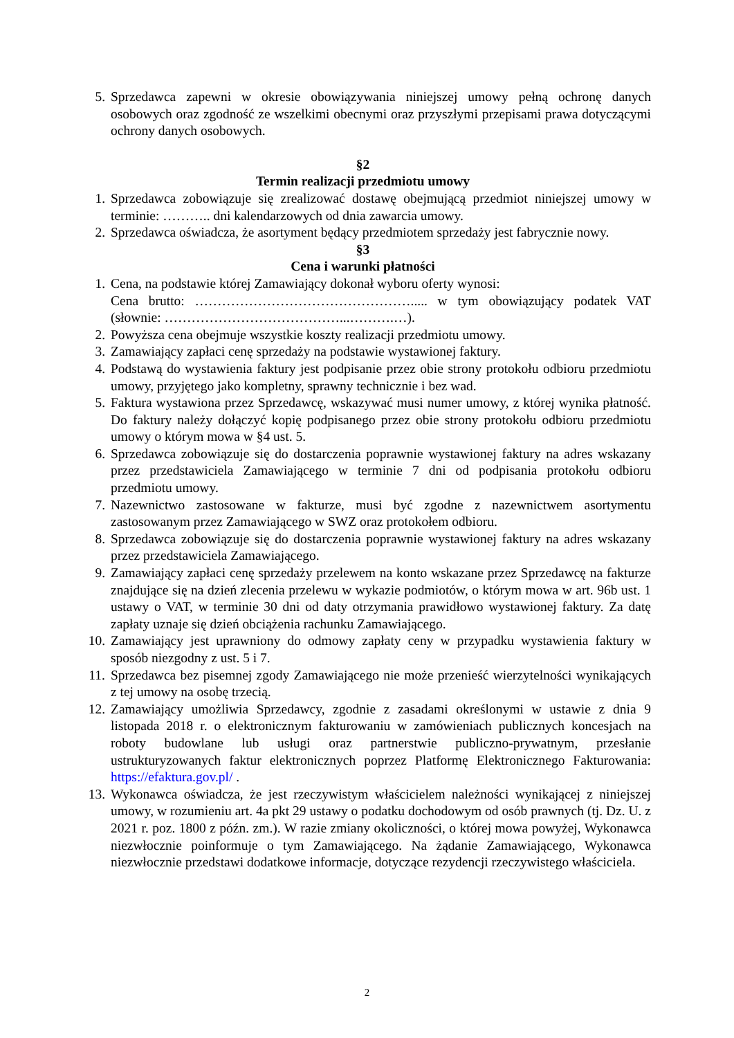5. Sprzedawca zapewni w okresie obowiązywania niniejszej umowy pełną ochronę danych osobowych oraz zgodność ze wszelkimi obecnymi oraz przyszłymi przepisami prawa dotyczącymi ochrony danych osobowych.
§2
Termin realizacji przedmiotu umowy
1. Sprzedawca zobowiązuje się zrealizować dostawę obejmującą przedmiot niniejszej umowy w terminie: ……….. dni kalendarzowych od dnia zawarcia umowy.
2. Sprzedawca oświadcza, że asortyment będący przedmiotem sprzedaży jest fabrycznie nowy.
§3
Cena i warunki płatności
1. Cena, na podstawie której Zamawiający dokonał wyboru oferty wynosi:
Cena brutto: …………………………………………..... w tym obowiązujący podatek VAT (słownie: …………………………………...……….…).
2. Powyższa cena obejmuje wszystkie koszty realizacji przedmiotu umowy.
3. Zamawiający zapłaci cenę sprzedaży na podstawie wystawionej faktury.
4. Podstawą do wystawienia faktury jest podpisanie przez obie strony protokołu odbioru przedmiotu umowy, przyjętego jako kompletny, sprawny technicznie i bez wad.
5. Faktura wystawiona przez Sprzedawcę, wskazywać musi numer umowy, z której wynika płatność. Do faktury należy dołączyć kopię podpisanego przez obie strony protokołu odbioru przedmiotu umowy o którym mowa w §4 ust. 5.
6. Sprzedawca zobowiązuje się do dostarczenia poprawnie wystawionej faktury na adres wskazany przez przedstawiciela Zamawiającego w terminie 7 dni od podpisania protokołu odbioru przedmiotu umowy.
7. Nazewnictwo zastosowane w fakturze, musi być zgodne z nazewnictwem asortymentu zastosowanym przez Zamawiającego w SWZ oraz protokołem odbioru.
8. Sprzedawca zobowiązuje się do dostarczenia poprawnie wystawionej faktury na adres wskazany przez przedstawiciela Zamawiającego.
9. Zamawiający zapłaci cenę sprzedaży przelewem na konto wskazane przez Sprzedawcę na fakturze znajdujące się na dzień zlecenia przelewu w wykazie podmiotów, o którym mowa w art. 96b ust. 1 ustawy o VAT, w terminie 30 dni od daty otrzymania prawidłowo wystawionej faktury. Za datę zapłaty uznaje się dzień obciążenia rachunku Zamawiającego.
10. Zamawiający jest uprawniony do odmowy zapłaty ceny w przypadku wystawienia faktury w sposób niezgodny z ust. 5 i 7.
11. Sprzedawca bez pisemnej zgody Zamawiającego nie może przenieść wierzytelności wynikających z tej umowy na osobę trzecią.
12. Zamawiający umożliwia Sprzedawcy, zgodnie z zasadami określonymi w ustawie z dnia 9 listopada 2018 r. o elektronicznym fakturowaniu w zamówieniach publicznych koncesjach na roboty budowlane lub usługi oraz partnerstwie publiczno-prywatnym, przesłanie ustrukturyzowanych faktur elektronicznych poprzez Platformę Elektronicznego Fakturowania: https://efaktura.gov.pl/ .
13. Wykonawca oświadcza, że jest rzeczywistym właścicielem należności wynikającej z niniejszej umowy, w rozumieniu art. 4a pkt 29 ustawy o podatku dochodowym od osób prawnych (tj. Dz. U. z 2021 r. poz. 1800 z późn. zm.). W razie zmiany okoliczności, o której mowa powyżej, Wykonawca niezwłocznie poinformuje o tym Zamawiającego. Na żądanie Zamawiającego, Wykonawca niezwłocznie przedstawi dodatkowe informacje, dotyczące rezydencji rzeczywistego właściciela.
2